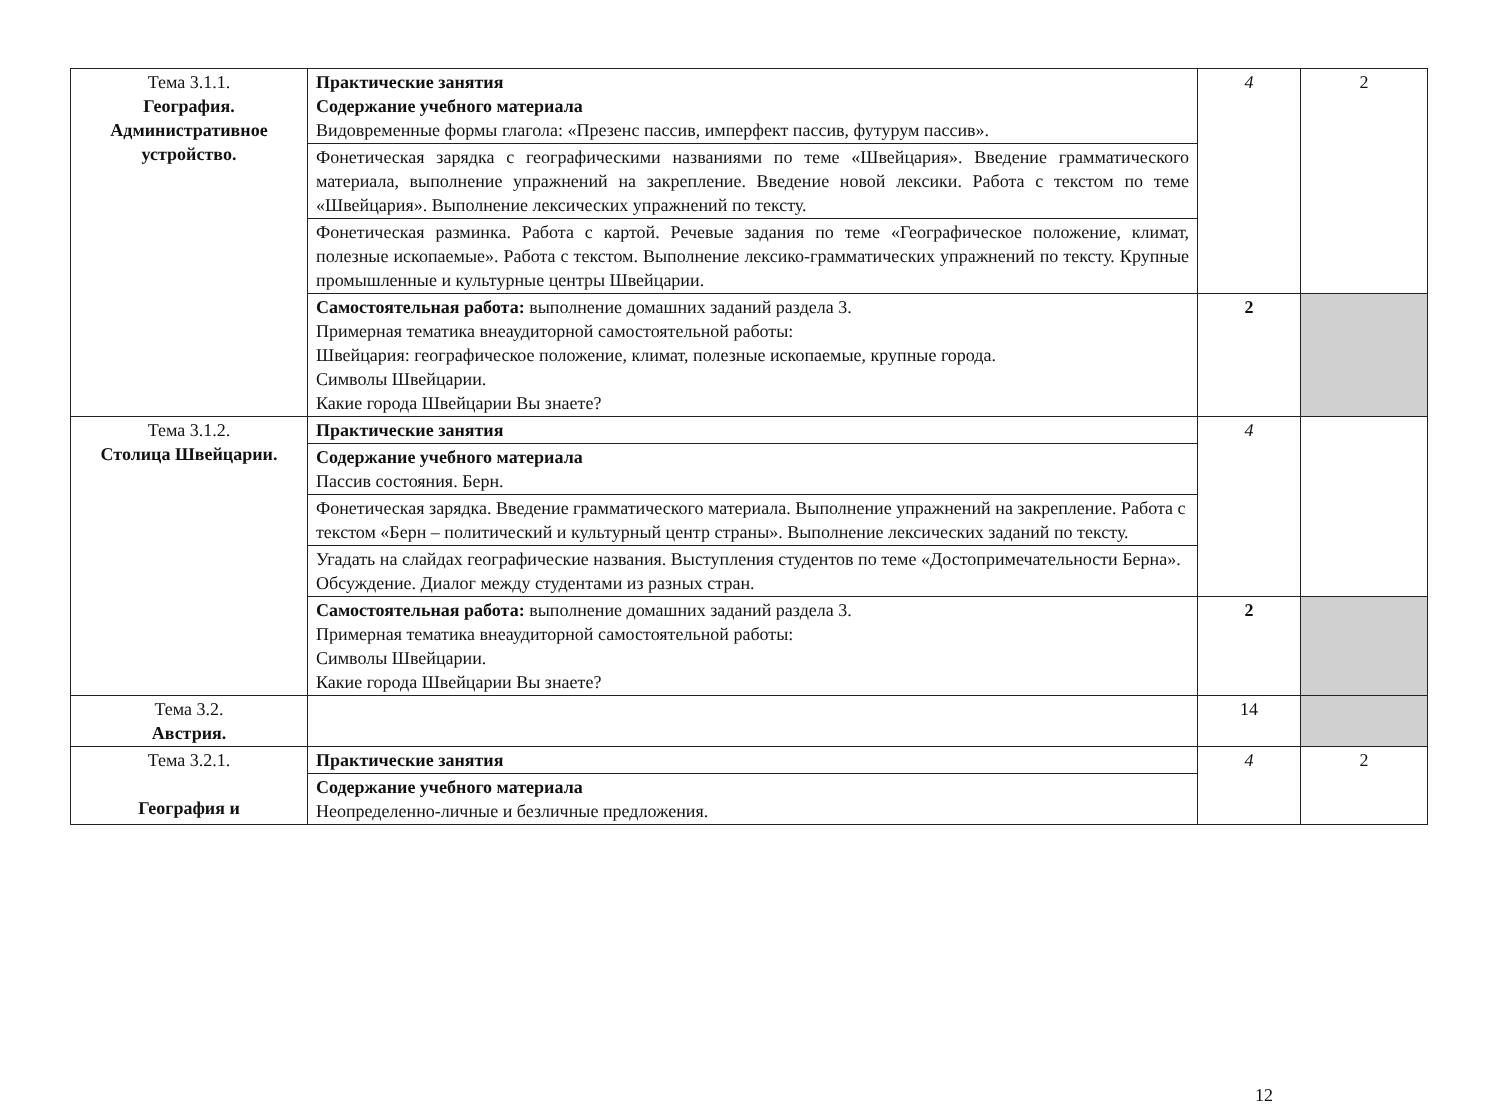| Тема 3.1.1. География. Административное устройство. | Практические занятия Содержание учебного материала Видовременные формы глагола: «Презенс пассив, имперфект пассив, футурум пассив». | 4 | 2 |
| | Фонетическая зарядка с географическими названиями по теме «Швейцария». Введение грамматического материала, выполнение упражнений на закрепление. Введение новой лексики. Работа с текстом по теме «Швейцария». Выполнение лексических упражнений по тексту. | | |
| | Фонетическая разминка. Работа с картой. Речевые задания по теме «Географическое положение, климат, полезные ископаемые». Работа с текстом. Выполнение лексико-грамматических упражнений по тексту. Крупные промышленные и культурные центры Швейцарии. | | |
| | Самостоятельная работа: выполнение домашних заданий раздела 3. Примерная тематика внеаудиторной самостоятельной работы: Швейцария: географическое положение, климат, полезные ископаемые, крупные города. Символы Швейцарии. Какие города Швейцарии Вы знаете? | 2 | |
| Тема 3.1.2. Столица Швейцарии. | Практические занятия | 4 | |
| | Содержание учебного материала Пассив состояния. Берн. | | |
| | Фонетическая зарядка. Введение грамматического материала. Выполнение упражнений на закрепление. Работа с текстом «Берн – политический и культурный центр страны». Выполнение лексических заданий по тексту. | | |
| | Угадать на слайдах географические названия. Выступления студентов по теме «Достопримечательности Берна». Обсуждение. Диалог между студентами из разных стран. | | |
| | Самостоятельная работа: выполнение домашних заданий раздела 3. Примерная тематика внеаудиторной самостоятельной работы: Символы Швейцарии. Какие города Швейцарии Вы знаете? | 2 | |
| Тема 3.2. Австрия. | | 14 | |
| Тема 3.2.1. География и | Практические занятия | 4 | 2 |
| | Содержание учебного материала Неопределенно-личные и безличные предложения. | | |
12